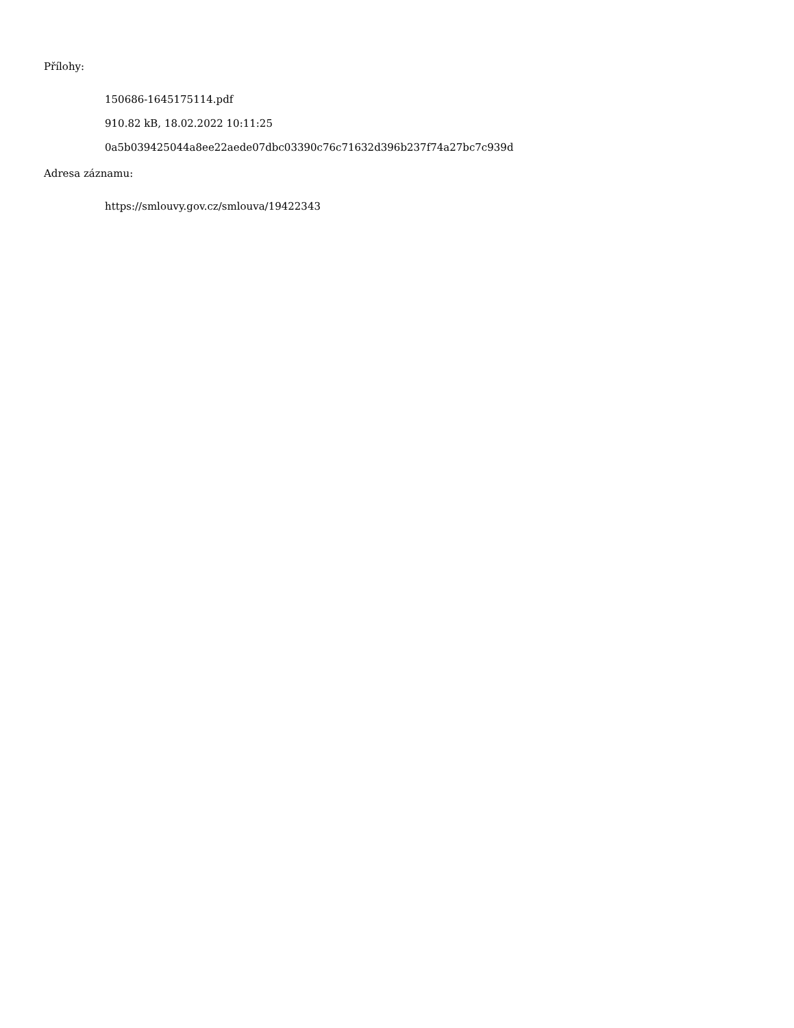Přílohy:
150686-1645175114.pdf
910.82 kB, 18.02.2022 10:11:25
0a5b039425044a8ee22aede07dbc03390c76c71632d396b237f74a27bc7c939d
Adresa záznamu:
https://smlouvy.gov.cz/smlouva/19422343